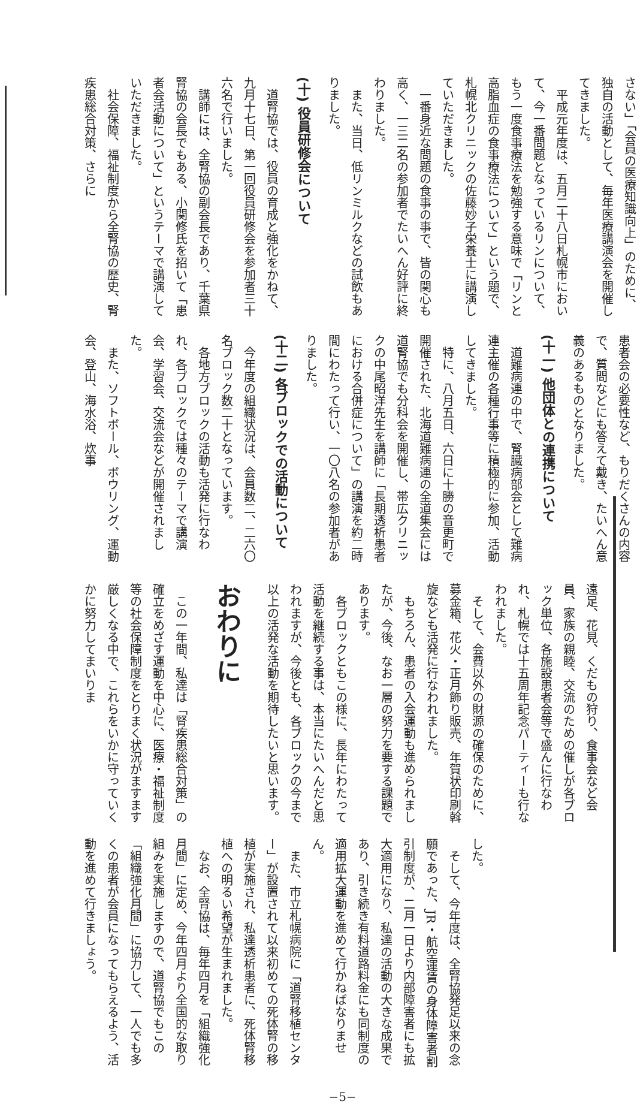さない」「会員の医療知識向上」のために、独自の活動として、毎年医療講演会を開催してきました。
平成元年度は、五月二十八日札幌市において、今一番問題となっているリンについて、もう一度食事療法を勉強する意味で「リンと高脂血症の食事療法について」という題で、札幌北クリニックの佐藤妙子栄養士に講演していただきました。
一番身近な問題の食事の事で、皆の関心も高く、一三二名の参加者でたいへん好評に終わりました。
また、当日、低リンミルクなどの試飲もありました。
(十) 役員研修会について
道腎協では、役員の育成と強化をかねて、九月十七日、第一回役員研修会を参加者三十六名で行いました。
講師には、全腎協の副会長であり、千葉県腎協の会長でもある、小関修氏を招いて「患者会活動について」というテーマで講演していただきました。
社会保障、福祉制度から全腎協の歴史、腎疾患総合対策、さらに
患者会の必要性など、もりだくさんの内容で、質問などにも答えて戴き、たいへん意義のあるものとなりました。
(十一) 他団体との連携について
道難病連の中で、腎臓病部会として難病連主催の各種行事等に積極的に参加、活動してきました。
特に、八月五日、六日に十勝の音更町で開催された、北海道難病連の全道集会には道腎協でも分科会を開催し、帯広クリニックの中尾昭洋先生を講師に「長期透析患者における合併症について」の講演を約二時間にわたって行い、一〇八名の参加者がありました。
(十二) 各ブロックでの活動について
今年度の組織状況は、会員数二、二六〇名ブロック数二十となっています。
各地方ブロックの活動も活発に行なわれ、各ブロックでは種々のテーマで講演会、学習会、交流会などが開催されました。
また、ソフトボール、ボウリング、運動会、登山、海水浴、炊事
遠足、花見、くだもの狩り、食事会など会員、家族の親睦、交流のための催しが各ブロック単位、各施設患者会等で盛んに行なわれ、札幌では十五周年記念パーティーも行なわれました。
そして、会費以外の財源の確保のために、募金箱、花火・正月飾り販売、年賀状印刷斡旋なども活発に行なわれました。
もちろん、患者の入会運動も進められましたが、今後、なお一層の努力を要する課題であります。
各ブロックともこの様に、長年にわたって活動を継続する事は、本当にたいへんだと思われますが、今後とも、各ブロックの今まで以上の活発な活動を期待したいと思います。
おわりに
この一年間、私達は「腎疾患総合対策」の確立をめざす運動を中心に、医療・福祉制度等の社会保障制度をとりまく状況がますます厳しくなる中で、これらをいかに守っていくかに努力してまいりま
した。
そして、今年度は、全腎協発足以来の念願であった、JR・航空運賃の身体障害者割引制度が、二月一日より内部障害者にも拡大適用になり、私達の活動の大きな成果であり、引き続き有料道路料金にも同制度の適用拡大運動を進めて行かねばなりません。
また、市立札幌病院に「道腎移植センター」が設置されて以来初めての死体腎の移植が実施され、私達透析患者に、死体腎移植への明るい希望が生まれました。
なお、全腎協は、毎年四月を「組織強化月間」に定め、今年四月より全国的な取り組みを実施しますので、道腎協でもこの「組織強化月間」に協力して、一人でも多くの患者が会員になってもらえるよう、活動を進めて行きましょう。
−5−